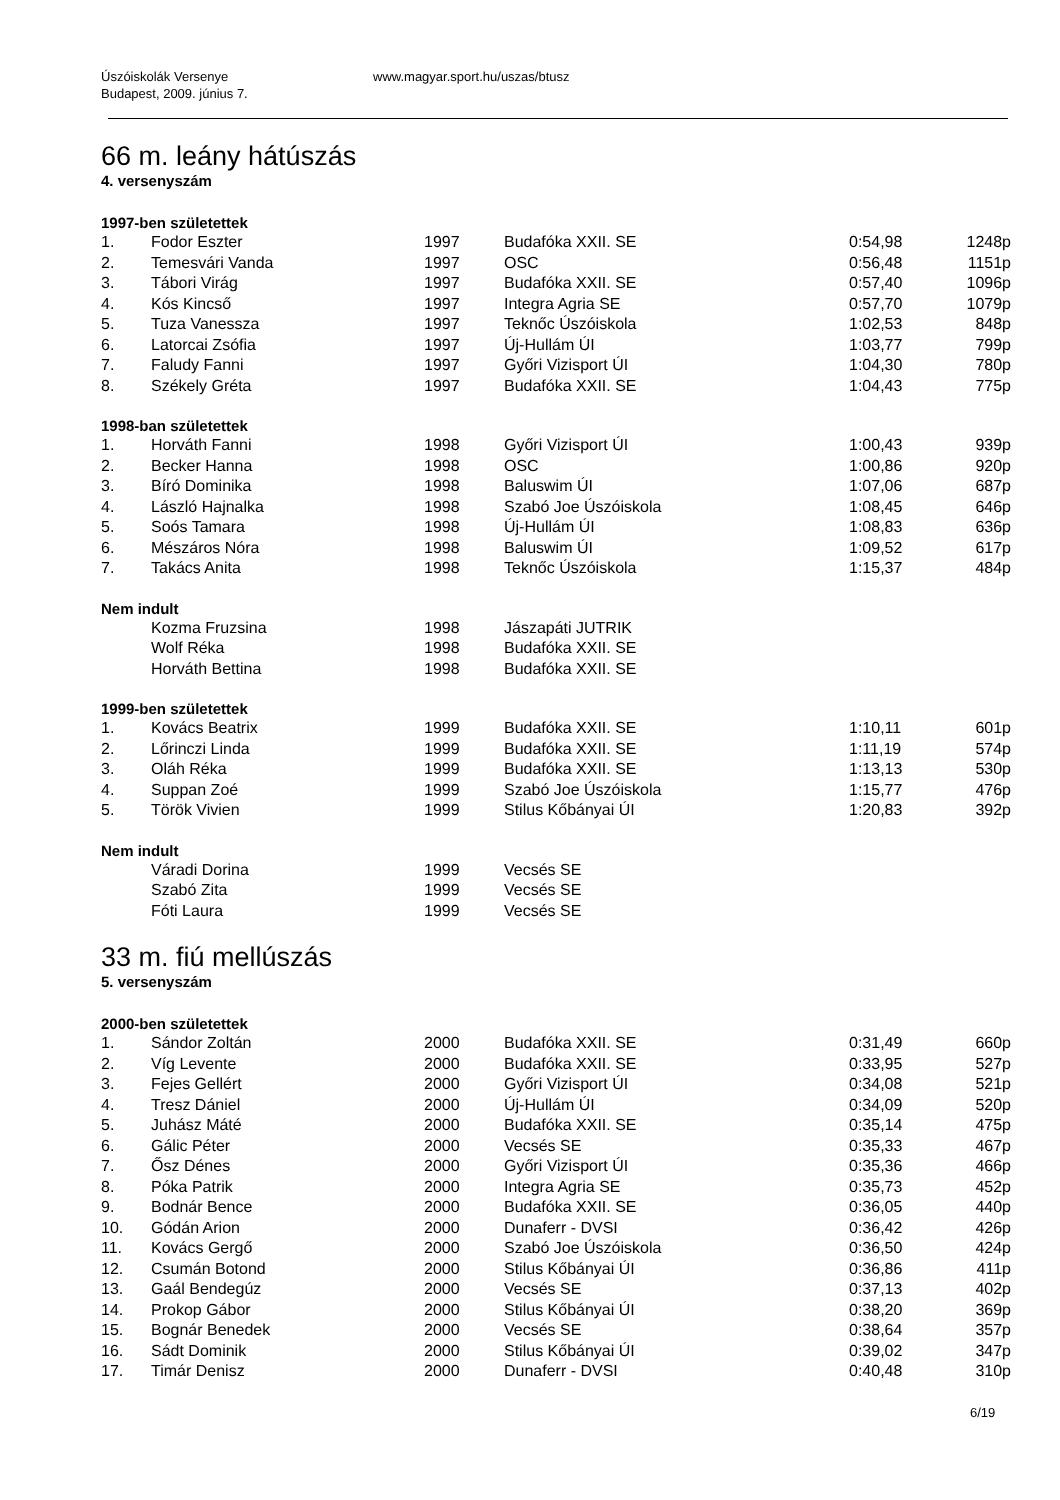Úszóiskolák Versenye
Budapest, 2009. június 7.
www.magyar.sport.hu/uszas/btusz
66 m. leány hátúszás
4. versenyszám
1997-ben születettek
| 1. | Fodor Eszter | 1997 | Budafóka XXII. SE | 0:54,98 | 1248p |
| 2. | Temesvári Vanda | 1997 | OSC | 0:56,48 | 1151p |
| 3. | Tábori Virág | 1997 | Budafóka XXII. SE | 0:57,40 | 1096p |
| 4. | Kós Kincső | 1997 | Integra Agria SE | 0:57,70 | 1079p |
| 5. | Tuza Vanessza | 1997 | Teknőc Úszóiskola | 1:02,53 | 848p |
| 6. | Latorcai Zsófia | 1997 | Új-Hullám ÚI | 1:03,77 | 799p |
| 7. | Faludy Fanni | 1997 | Győri Vizisport ÚI | 1:04,30 | 780p |
| 8. | Székely Gréta | 1997 | Budafóka XXII. SE | 1:04,43 | 775p |
1998-ban születettek
| 1. | Horváth Fanni | 1998 | Győri Vizisport ÚI | 1:00,43 | 939p |
| 2. | Becker Hanna | 1998 | OSC | 1:00,86 | 920p |
| 3. | Bíró Dominika | 1998 | Baluswim ÚI | 1:07,06 | 687p |
| 4. | László Hajnalka | 1998 | Szabó Joe Úszóiskola | 1:08,45 | 646p |
| 5. | Soós Tamara | 1998 | Új-Hullám ÚI | 1:08,83 | 636p |
| 6. | Mészáros Nóra | 1998 | Baluswim ÚI | 1:09,52 | 617p |
| 7. | Takács Anita | 1998 | Teknőc Úszóiskola | 1:15,37 | 484p |
Nem indult
| | Kozma Fruzsina | 1998 | Jászapáti JUTRIK | | |
| | Wolf Réka | 1998 | Budafóka XXII. SE | | |
| | Horváth Bettina | 1998 | Budafóka XXII. SE | | |
1999-ben születettek
| 1. | Kovács Beatrix | 1999 | Budafóka XXII. SE | 1:10,11 | 601p |
| 2. | Lőrinczi Linda | 1999 | Budafóka XXII. SE | 1:11,19 | 574p |
| 3. | Oláh Réka | 1999 | Budafóka XXII. SE | 1:13,13 | 530p |
| 4. | Suppan Zoé | 1999 | Szabó Joe Úszóiskola | 1:15,77 | 476p |
| 5. | Török Vivien | 1999 | Stilus Kőbányai ÚI | 1:20,83 | 392p |
Nem indult
| | Váradi Dorina | 1999 | Vecsés SE | | |
| | Szabó Zita | 1999 | Vecsés SE | | |
| | Fóti Laura | 1999 | Vecsés SE | | |
33 m. fiú mellúszás
5. versenyszám
2000-ben születettek
| 1. | Sándor Zoltán | 2000 | Budafóka XXII. SE | 0:31,49 | 660p |
| 2. | Víg Levente | 2000 | Budafóka XXII. SE | 0:33,95 | 527p |
| 3. | Fejes Gellért | 2000 | Győri Vizisport ÚI | 0:34,08 | 521p |
| 4. | Tresz Dániel | 2000 | Új-Hullám ÚI | 0:34,09 | 520p |
| 5. | Juhász Máté | 2000 | Budafóka XXII. SE | 0:35,14 | 475p |
| 6. | Gálic Péter | 2000 | Vecsés SE | 0:35,33 | 467p |
| 7. | Ősz Dénes | 2000 | Győri Vizisport ÚI | 0:35,36 | 466p |
| 8. | Póka Patrik | 2000 | Integra Agria SE | 0:35,73 | 452p |
| 9. | Bodnár Bence | 2000 | Budafóka XXII. SE | 0:36,05 | 440p |
| 10. | Gódán Arion | 2000 | Dunaferr - DVSI | 0:36,42 | 426p |
| 11. | Kovács Gergő | 2000 | Szabó Joe Úszóiskola | 0:36,50 | 424p |
| 12. | Csumán Botond | 2000 | Stilus Kőbányai ÚI | 0:36,86 | 411p |
| 13. | Gaál Bendegúz | 2000 | Vecsés SE | 0:37,13 | 402p |
| 14. | Prokop Gábor | 2000 | Stilus Kőbányai ÚI | 0:38,20 | 369p |
| 15. | Bognár Benedek | 2000 | Vecsés SE | 0:38,64 | 357p |
| 16. | Sádt Dominik | 2000 | Stilus Kőbányai ÚI | 0:39,02 | 347p |
| 17. | Timár Denisz | 2000 | Dunaferr - DVSI | 0:40,48 | 310p |
6/19